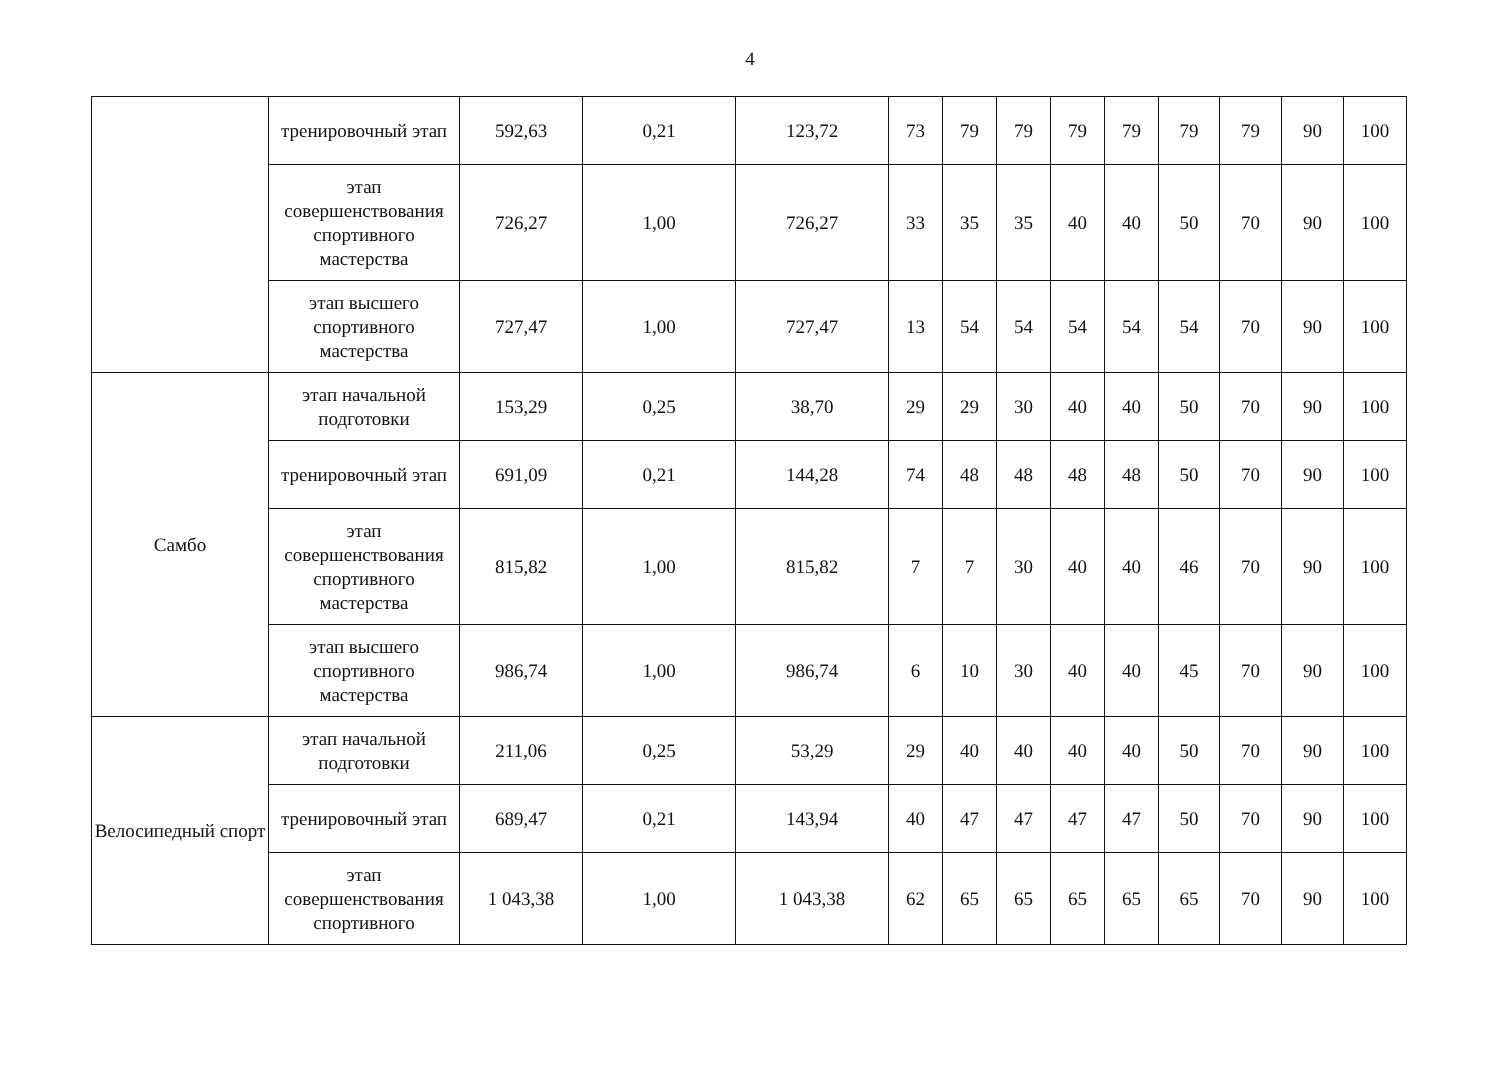4
| | тренировочный этап | 592,63 | 0,21 | 123,72 | 73 | 79 | 79 | 79 | 79 | 79 | 79 | 90 | 100 |
| | этап совершенствования спортивного мастерства | 726,27 | 1,00 | 726,27 | 33 | 35 | 35 | 40 | 40 | 50 | 70 | 90 | 100 |
| | этап высшего спортивного мастерства | 727,47 | 1,00 | 727,47 | 13 | 54 | 54 | 54 | 54 | 54 | 70 | 90 | 100 |
| Самбо | этап начальной подготовки | 153,29 | 0,25 | 38,70 | 29 | 29 | 30 | 40 | 40 | 50 | 70 | 90 | 100 |
| | тренировочный этап | 691,09 | 0,21 | 144,28 | 74 | 48 | 48 | 48 | 48 | 50 | 70 | 90 | 100 |
| | этап совершенствования спортивного мастерства | 815,82 | 1,00 | 815,82 | 7 | 7 | 30 | 40 | 40 | 46 | 70 | 90 | 100 |
| | этап высшего спортивного мастерства | 986,74 | 1,00 | 986,74 | 6 | 10 | 30 | 40 | 40 | 45 | 70 | 90 | 100 |
| Велосипедный спорт | этап начальной подготовки | 211,06 | 0,25 | 53,29 | 29 | 40 | 40 | 40 | 40 | 50 | 70 | 90 | 100 |
| | тренировочный этап | 689,47 | 0,21 | 143,94 | 40 | 47 | 47 | 47 | 47 | 50 | 70 | 90 | 100 |
| | этап совершенствования спортивного | 1 043,38 | 1,00 | 1 043,38 | 62 | 65 | 65 | 65 | 65 | 65 | 70 | 90 | 100 |